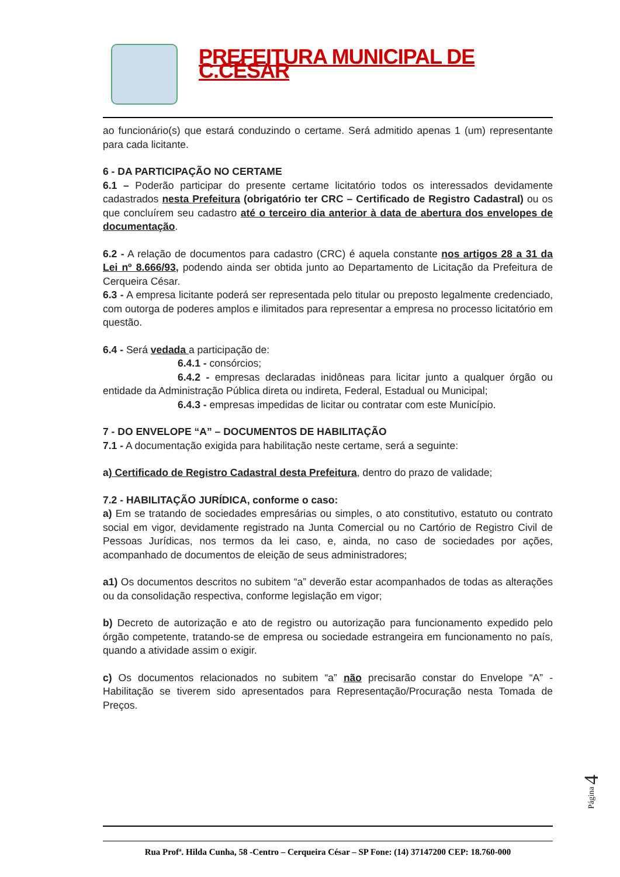PREFEITURA MUNICIPAL DE C.CÉSAR
ao funcionário(s) que estará conduzindo o certame. Será admitido apenas 1 (um) representante para cada licitante.
6 - DA PARTICIPAÇÃO NO CERTAME
6.1 – Poderão participar do presente certame licitatório todos os interessados devidamente cadastrados nesta Prefeitura (obrigatório ter CRC – Certificado de Registro Cadastral) ou os que concluírem seu cadastro até o terceiro dia anterior à data de abertura dos envelopes de documentação.
6.2 - A relação de documentos para cadastro (CRC) é aquela constante nos artigos 28 a 31 da Lei nº 8.666/93, podendo ainda ser obtida junto ao Departamento de Licitação da Prefeitura de Cerqueira César.
6.3 - A empresa licitante poderá ser representada pelo titular ou preposto legalmente credenciado, com outorga de poderes amplos e ilimitados para representar a empresa no processo licitatório em questão.
6.4 - Será vedada a participação de:
6.4.1 - consórcios;
6.4.2 - empresas declaradas inidôneas para licitar junto a qualquer órgão ou entidade da Administração Pública direta ou indireta, Federal, Estadual ou Municipal;
6.4.3 - empresas impedidas de licitar ou contratar com este Município.
7 - DO ENVELOPE “A” – DOCUMENTOS DE HABILITAÇÃO
7.1 - A documentação exigida para habilitação neste certame, será a seguinte:
a) Certificado de Registro Cadastral desta Prefeitura, dentro do prazo de validade;
7.2 - HABILITAÇÃO JURÍDICA, conforme o caso:
a) Em se tratando de sociedades empresárias ou simples, o ato constitutivo, estatuto ou contrato social em vigor, devidamente registrado na Junta Comercial ou no Cartório de Registro Civil de Pessoas Jurídicas, nos termos da lei caso, e, ainda, no caso de sociedades por ações, acompanhado de documentos de eleição de seus administradores;
a1) Os documentos descritos no subitem “a” deverão estar acompanhados de todas as alterações ou da consolidação respectiva, conforme legislação em vigor;
b) Decreto de autorização e ato de registro ou autorização para funcionamento expedido pelo órgão competente, tratando-se de empresa ou sociedade estrangeira em funcionamento no país, quando a atividade assim o exigir.
c) Os documentos relacionados no subitem “a” não precisarão constar do Envelope “A” - Habilitação se tiverem sido apresentados para Representação/Procuração nesta Tomada de Preços.
Rua Profª. Hilda Cunha, 58 -Centro – Cerqueira César – SP Fone: (14) 37147200 CEP: 18.760-000
Página 4